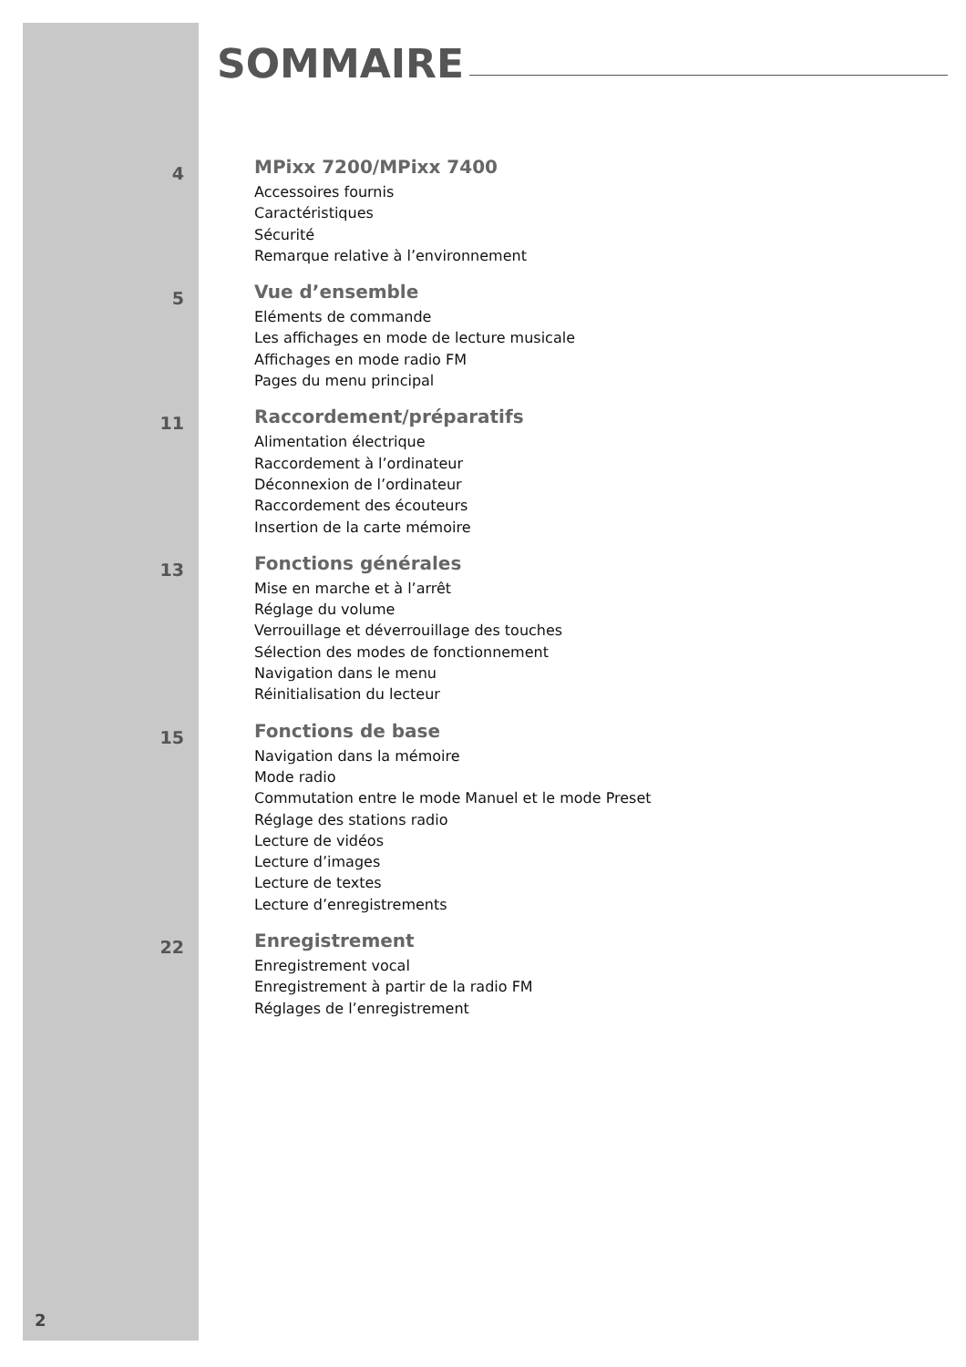SOMMAIRE
4
MPixx 7200/MPixx 7400
Accessoires fournis
Caractéristiques
Sécurité
Remarque relative à l’environnement
5
Vue d’ensemble
Eléments de commande
Les affichages en mode de lecture musicale
Affichages en mode radio FM
Pages du menu principal
11
Raccordement/préparatifs
Alimentation électrique
Raccordement à l’ordinateur
Déconnexion de l’ordinateur
Raccordement des écouteurs
Insertion de la carte mémoire
13
Fonctions générales
Mise en marche et à l’arrêt
Réglage du volume
Verrouillage et déverrouillage des touches
Sélection des modes de fonctionnement
Navigation dans le menu
Réinitialisation du lecteur
15
Fonctions de base
Navigation dans la mémoire
Mode radio
Commutation entre le mode Manuel et le mode Preset
Réglage des stations radio
Lecture de vidéos
Lecture d’images
Lecture de textes
Lecture d’enregistrements
22
Enregistrement
Enregistrement vocal
Enregistrement à partir de la radio FM
Réglages de l’enregistrement
2